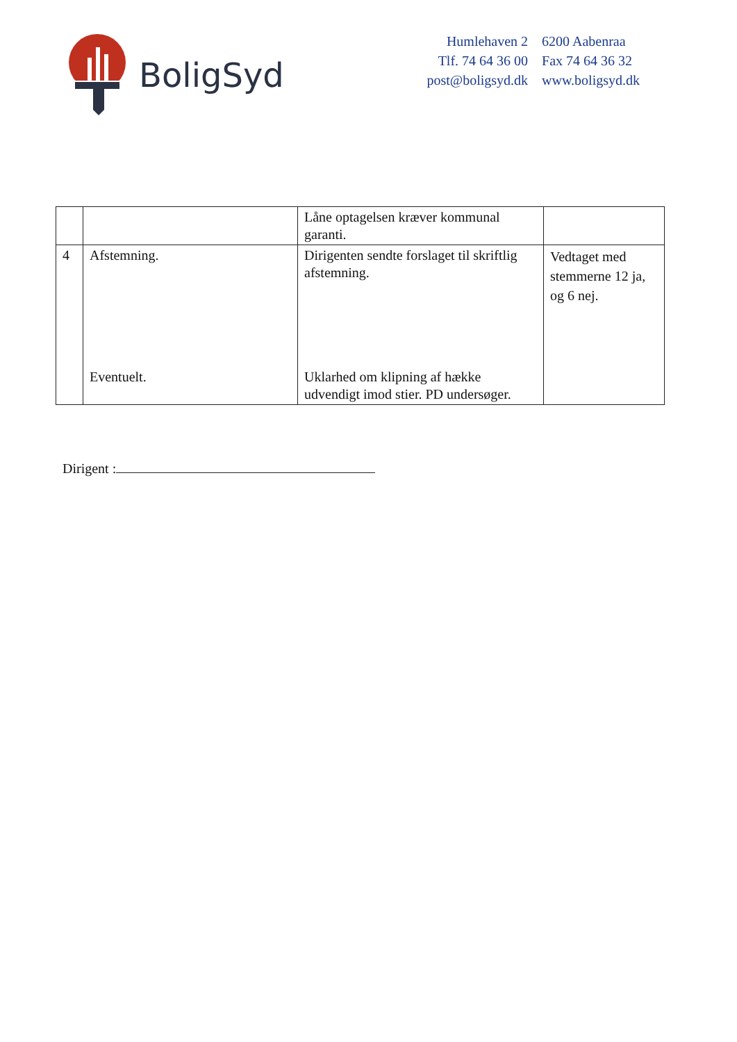BoligSyd
| Humlehaven 2 | 6200 Aabenraa |
| Tlf. 74 64 36 00 | Fax 74 64 36 32 |
| post@boligsyd.dk | www.boligsyd.dk |
| | | Låne optagelsen kræver kommunal garanti. | |
| 4 | Afstemning. Eventuelt. | Dirigenten sendte forslaget til skriftlig afstemning. Uklarhed om klipning af hække udvendigt imod stier. PD undersøger. | Vedtaget med stemmerne 12 ja, og 6 nej. |
Dirigent :